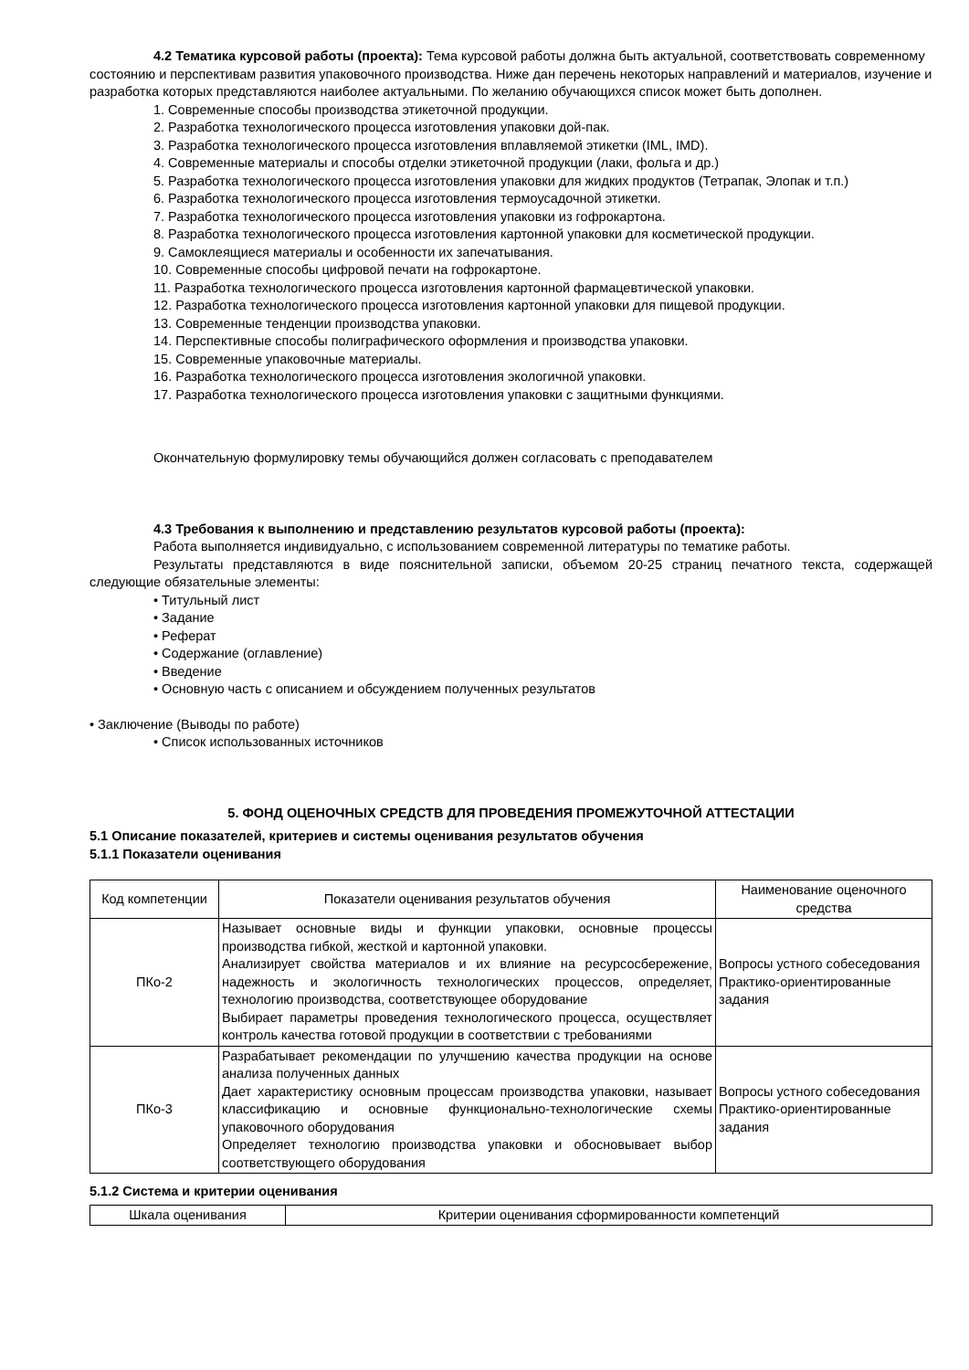4.2 Тематика курсовой работы (проекта): Тема курсовой работы должна быть актуальной, соответствовать современному состоянию и перспективам развития упаковочного производства. Ниже дан перечень некоторых направлений и материалов, изучение и разработка которых представляются наиболее актуальными. По желанию обучающихся список может быть дополнен.
1. Современные способы производства этикеточной продукции.
2. Разработка технологического процесса изготовления упаковки дой-пак.
3. Разработка технологического процесса изготовления вплавляемой этикетки (IML, IMD).
4. Современные материалы и способы отделки этикеточной продукции (лаки, фольга и др.)
5. Разработка технологического процесса изготовления упаковки для жидких продуктов (Тетрапак, Элопак и т.п.)
6. Разработка технологического процесса изготовления термоусадочной этикетки.
7. Разработка технологического процесса изготовления упаковки из гофрокартона.
8. Разработка технологического процесса изготовления картонной упаковки для косметической продукции.
9. Самоклеящиеся материалы и особенности их запечатывания.
10. Современные способы цифровой печати на гофрокартоне.
11. Разработка технологического процесса изготовления картонной фармацевтической упаковки.
12. Разработка технологического процесса изготовления картонной упаковки для пищевой продукции.
13. Современные тенденции производства упаковки.
14. Перспективные способы полиграфического оформления и производства упаковки.
15. Современные упаковочные материалы.
16. Разработка технологического процесса изготовления экологичной упаковки.
17. Разработка технологического процесса изготовления упаковки с защитными функциями.
Окончательную формулировку темы обучающийся должен согласовать с преподавателем
4.3 Требования к выполнению и представлению результатов курсовой работы (проекта):
Работа выполняется индивидуально, с использованием современной литературы по тематике работы.
Результаты представляются в виде пояснительной записки, объемом 20-25 страниц печатного текста, содержащей следующие обязательные элементы:
• Титульный лист
• Задание
• Реферат
• Содержание (оглавление)
• Введение
• Основную часть с описанием и обсуждением полученных результатов
• Заключение (Выводы по работе)
• Список использованных источников
5. ФОНД ОЦЕНОЧНЫХ СРЕДСТВ ДЛЯ ПРОВЕДЕНИЯ ПРОМЕЖУТОЧНОЙ АТТЕСТАЦИИ
5.1 Описание показателей, критериев и системы оценивания результатов обучения
5.1.1 Показатели оценивания
| Код компетенции | Показатели оценивания результатов обучения | Наименование оценочного средства |
| ПКо-2 | Называет основные виды и функции упаковки, основные процессы производства гибкой, жесткой и картонной упаковки. Анализирует свойства материалов и их влияние на ресурсосбережение, надежность и экологичность технологических процессов, определяет, технологию производства, соответствующее оборудование Выбирает параметры проведения технологического процесса, осуществляет контроль качества готовой продукции в соответствии с требованиями | Вопросы устного собеседования Практико-ориентированные задания |
| ПКо-3 | Разрабатывает рекомендации по улучшению качества продукции на основе анализа полученных данных Дает характеристику основным процессам производства упаковки, называет классификацию и основные функционально-технологические схемы упаковочного оборудования Определяет технологию производства упаковки и обосновывает выбор соответствующего оборудования | Вопросы устного собеседования Практико-ориентированные задания |
5.1.2 Система и критерии оценивания
| Шкала оценивания | Критерии оценивания сформированности компетенций |